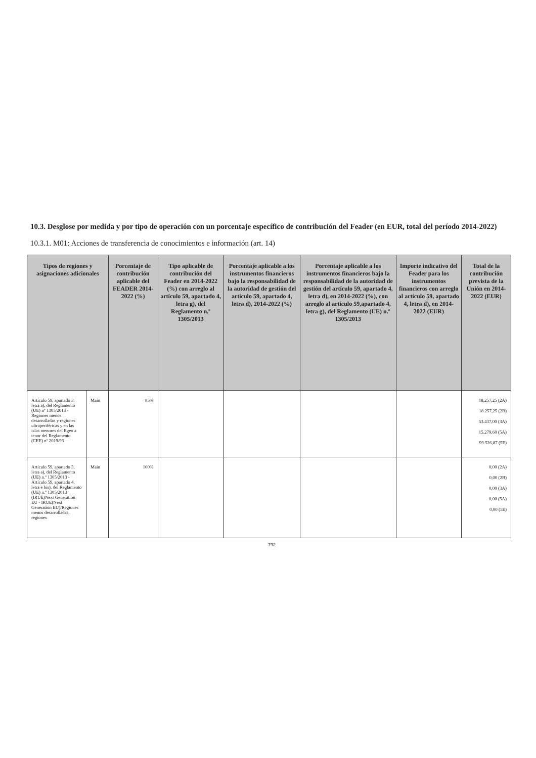10.3. Desglose por medida y por tipo de operación con un porcentaje específico de contribución del Feader (en EUR, total del período 2014-2022)
10.3.1. M01: Acciones de transferencia de conocimientos e información (art. 14)
| Tipos de regiones y asignaciones adicionales | | Porcentaje de contribución aplicable del FEADER 2014-2022 (%) | Tipo aplicable de contribución del Feader en 2014-2022 (%) con arreglo al artículo 59, apartado 4, letra g), del Reglamento n.º 1305/2013 | Porcentaje aplicable a los instrumentos financieros bajo la responsabilidad de la autoridad de gestión del artículo 59, apartado 4, letra d), 2014-2022 (%) | Porcentaje aplicable a los instrumentos financieros bajo la responsabilidad de la autoridad de gestión del artículo 59, apartado 4, letra d), en 2014-2022 (%), con arreglo al artículo 59,apartado 4, letra g), del Reglamento (UE) n.º 1305/2013 | Importe indicativo del Feader para los instrumentos financieros con arreglo al artículo 59, apartado 4, letra d), en 2014-2022 (EUR) | Total de la contribución prevista de la Unión en 2014-2022 (EUR) |
| --- | --- | --- | --- | --- | --- | --- | --- |
| Artículo 59, apartado 3, letra a), del Reglamento (UE) nº 1305/2013 - Regiones menos desarrolladas y regiones ultraperiféricas y en las islas menores del Egeo a tenor del Reglamento (CEE) nº 2019/93 | Main | 85% | | | | | 18.257,25 (2A) 18.257,25 (2B) 53.437,00 (3A) 15.279,60 (5A) 99.526,87 (5E) |
| Artículo 59, apartado 3, letra a), del Reglamento (UE) n.º 1305/2013 - Artículo 59, apartado 4, letra e bis), del Reglamento (UE) n.º 1305/2013 (IRUE)Next Generation EU - IRUE(Next Generation EU)/Regiones menos desarrolladas, regiones | Main | 100% | | | | | 0,00 (2A) 0,00 (2B) 0,00 (3A) 0,00 (5A) 0,00 (5E) |
792